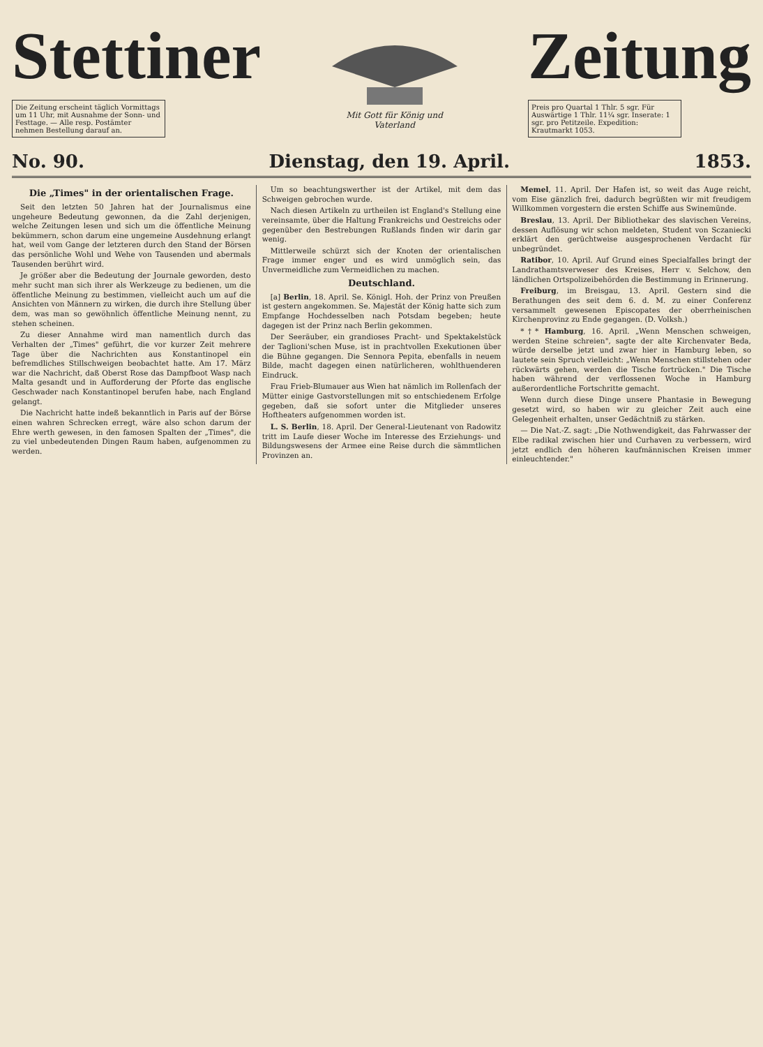Stettiner
Die Zeitung erscheint täglich Vormittags um 11 Uhr, mit Ausnahme der Sonn- und Festtage. — Alle resp. Postämter nehmen Bestellung darauf an.
Mit Gott für König und Vaterland
Zeitung
Preis pro Quartal 1 Thlr. 5 sgr. Für Auswärtige 1 Thlr. 11¼ sgr. Inserate: 1 sgr. pro Petitzeile. Expedition: Krautmarkt 1053.
No. 90. Dienstag, den 19. April. 1853.
Die „Times" in der orientalischen Frage.
Seit den letzten 50 Jahren hat der Journalismus eine ungeheure Bedeutung gewonnen, da die Zahl derjenigen, welche Zeitungen lesen und sich um die öffentliche Meinung bekümmern, schon darum eine ungemeine Ausdehnung erlangt hat, weil vom Gange der letzteren durch den Stand der Börsen das persönliche Wohl und Wehe von Tausenden und abermals Tausenden berührt wird.
Je größer aber die Bedeutung der Journale geworden, desto mehr sucht man sich ihrer als Werkzeuge zu bedienen, um die öffentliche Meinung zu bestimmen, vielleicht auch um auf die Ansichten von Männern zu wirken, die durch ihre Stellung über dem, was man so gewöhnlich öffentliche Meinung nennt, zu stehen scheinen.
Zu dieser Annahme wird man namentlich durch das Verhalten der „Times" geführt, die vor kurzer Zeit mehrere Tage über die Nachrichten aus Konstantinopel ein befremdliches Stillschweigen beobachtet hatte. Am 17. März war die Nachricht, daß Oberst Rose das Dampfboot Wasp nach Malta gesandt und in Aufforderung der Pforte das englische Geschwader nach Konstantinopel berufen habe, nach England gelangt.
Die Nachricht hatte indeß bekanntlich in Paris auf der Börse einen wahren Schrecken erregt, wäre also schon darum der Ehre werth gewesen, in den famosen Spalten der „Times", die zu viel unbedeutenden Dingen Raum haben, aufgenommen zu werden.
Um so beachtungswerther ist der Artikel, mit dem das Schweigen gebrochen wurde.
Nach diesen Artikeln zu urtheilen ist England's Stellung eine vereinsamte, über die Haltung Frankreichs und Oestreichs oder gegenüber den Bestrebungen Rußlands finden wir darin gar wenig.
Mittlerweile schürzt sich der Knoten der orientalischen Frage immer enger und es wird unmöglich sein, das Unvermeidliche zum Vermeidlichen zu machen.
Deutschland.
[a] Berlin, 18. April. Se. Königl. Hoh. der Prinz von Preußen ist gestern angekommen. Se. Majestät der König hatte sich zum Empfange Hochdesselben nach Potsdam begeben; heute dagegen ist der Prinz nach Berlin gekommen.
Der Seeräuber, ein grandioses Pracht- und Spektakelstück der Taglioni'schen Muse, ist in prachtvollen Exekutionen über die Bühne gegangen. Die Sennora Pepita, ebenfalls in neuem Bilde, macht dagegen einen natürlicheren, wohlthuenderen Eindruck.
Frau Frieb-Blumauer aus Wien hat nämlich im Rollenfach der Mütter einige Gastvorstellungen mit so entschiedenem Erfolge gegeben, daß sie sofort unter die Mitglieder unseres Hoftheaters aufgenommen worden ist.
L. S. Berlin, 18. April. Der General-Lieutenant von Radowitz tritt im Laufe dieser Woche im Interesse des Erziehungs- und Bildungswesens der Armee eine Reise durch die sämmtlichen Provinzen an.
Memel, 11. April. Der Hafen ist, so weit das Auge reicht, vom Eise gänzlich frei, dadurch begrüßten wir mit freudigem Willkommen vorgestern die ersten Schiffe aus Swinemünde.
Breslau, 13. April. Der Bibliothekar des slavischen Vereins, dessen Auflösung wir schon meldeten, Student von Sczaniecki erklärt den gerüchtweise ausgesprochenen Verdacht für unbegründet.
Ratibor, 10. April. Auf Grund eines Specialfalles bringt der Landrathamtsverweser des Kreises, Herr v. Selchow, den ländlichen Ortspolizeibehörden die Bestimmung in Erinnerung.
Freiburg, im Breisgau, 13. April. Gestern sind die Berathungen des seit dem 6. d. M. zu einer Conferenz versammelt gewesenen Episcopates der oberrheinischen Kirchenprovinz zu Ende gegangen. (D. Volksh.)
*†* Hamburg, 16. April. „Wenn Menschen schweigen, werden Steine schreien", sagte der alte Kirchenvater Beda, würde derselbe jetzt und zwar hier in Hamburg leben, so lautete sein Spruch vielleicht: „Wenn Menschen stillstehen oder rückwärts gehen, werden die Tische fortrücken." Die Tische haben während der verflossenen Woche in Hamburg außerordentliche Fortschritte gemacht.
Wenn durch diese Dinge unsere Phantasie in Bewegung gesetzt wird, so haben wir zu gleicher Zeit auch eine Gelegenheit erhalten, unser Gedächtniß zu stärken.
— Die Nat.-Z. sagt: „Die Nothwendigkeit, das Fahrwasser der Elbe radikal zwischen hier und Curhaven zu verbessern, wird jetzt endlich den höheren kaufmännischen Kreisen immer einleuchtender."